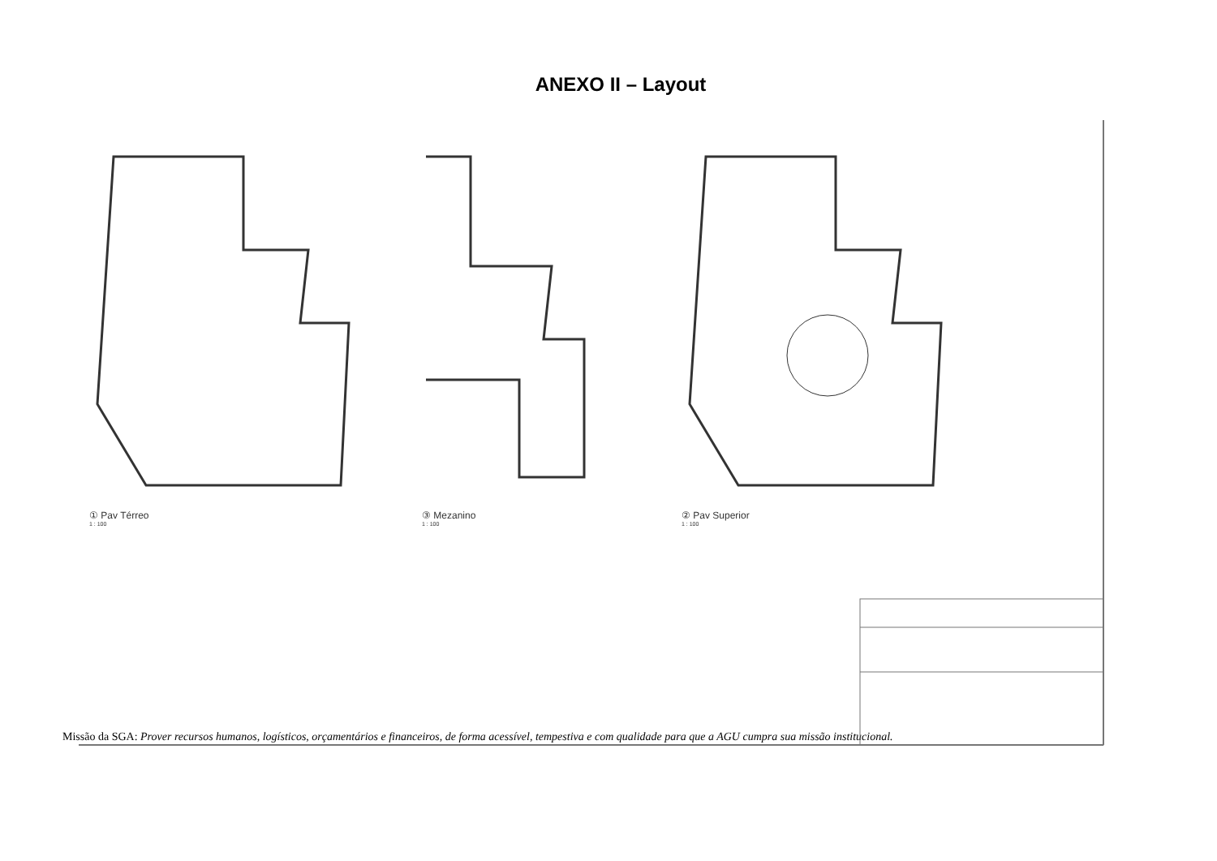ANEXO II – Layout
① Pav Térreo
1 : 100
③ Mezanino
1 : 100
② Pav Superior
1 : 100
Missão da SGA: Prover recursos humanos, logísticos, orçamentários e financeiros, de forma acessível, tempestiva e com qualidade para que a AGU cumpra sua missão institucional.